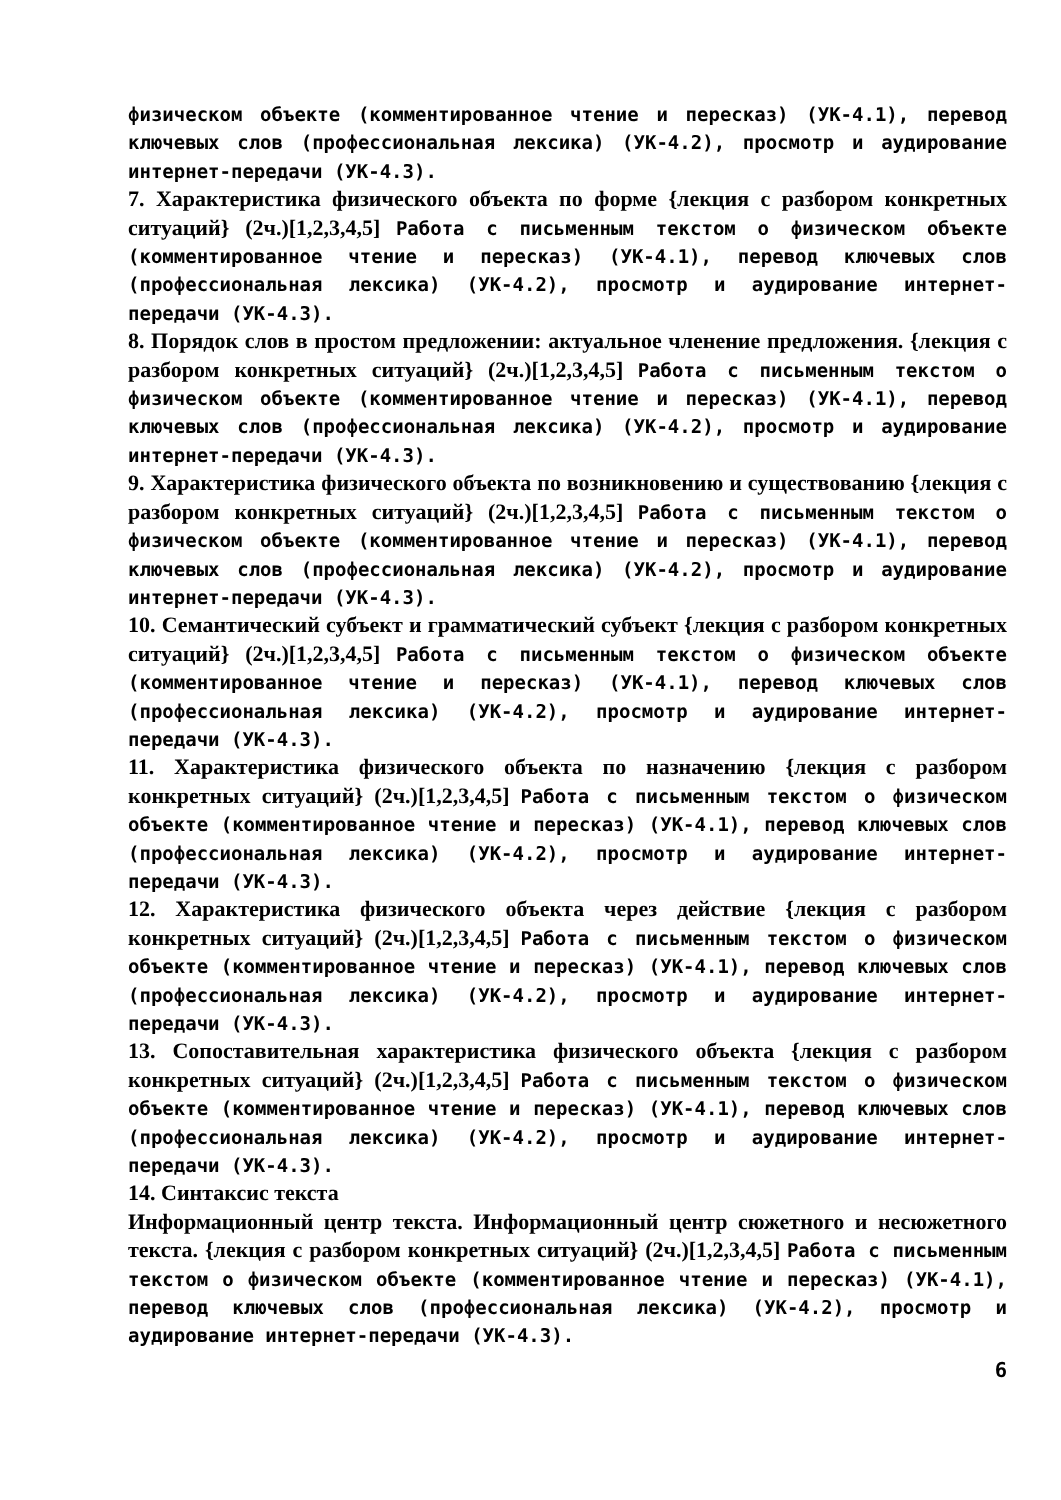физическом объекте (комментированное чтение и пересказ) (УК-4.1), перевод ключевых слов (профессиональная лексика) (УК-4.2), просмотр и аудирование интернет-передачи (УК-4.3).
7. Характеристика физического объекта по форме {лекция с разбором конкретных ситуаций} (2ч.)[1,2,3,4,5] Работа с письменным текстом о физическом объекте (комментированное чтение и пересказ) (УК-4.1), перевод ключевых слов (профессиональная лексика) (УК-4.2), просмотр и аудирование интернет-передачи (УК-4.3).
8. Порядок слов в простом предложении: актуальное членение предложения. {лекция с разбором конкретных ситуаций} (2ч.)[1,2,3,4,5] Работа с письменным текстом о физическом объекте (комментированное чтение и пересказ) (УК-4.1), перевод ключевых слов (профессиональная лексика) (УК-4.2), просмотр и аудирование интернет-передачи (УК-4.3).
9. Характеристика физического объекта по возникновению и существованию {лекция с разбором конкретных ситуаций} (2ч.)[1,2,3,4,5] Работа с письменным текстом о физическом объекте (комментированное чтение и пересказ) (УК-4.1), перевод ключевых слов (профессиональная лексика) (УК-4.2), просмотр и аудирование интернет-передачи (УК-4.3).
10. Семантический субъект и грамматический субъект {лекция с разбором конкретных ситуаций} (2ч.)[1,2,3,4,5] Работа с письменным текстом о физическом объекте (комментированное чтение и пересказ) (УК-4.1), перевод ключевых слов (профессиональная лексика) (УК-4.2), просмотр и аудирование интернет-передачи (УК-4.3).
11. Характеристика физического объекта по назначению {лекция с разбором конкретных ситуаций} (2ч.)[1,2,3,4,5] Работа с письменным текстом о физическом объекте (комментированное чтение и пересказ) (УК-4.1), перевод ключевых слов (профессиональная лексика) (УК-4.2), просмотр и аудирование интернет-передачи (УК-4.3).
12. Характеристика физического объекта через действие {лекция с разбором конкретных ситуаций} (2ч.)[1,2,3,4,5] Работа с письменным текстом о физическом объекте (комментированное чтение и пересказ) (УК-4.1), перевод ключевых слов (профессиональная лексика) (УК-4.2), просмотр и аудирование интернет-передачи (УК-4.3).
13. Сопоставительная характеристика физического объекта {лекция с разбором конкретных ситуаций} (2ч.)[1,2,3,4,5] Работа с письменным текстом о физическом объекте (комментированное чтение и пересказ) (УК-4.1), перевод ключевых слов (профессиональная лексика) (УК-4.2), просмотр и аудирование интернет-передачи (УК-4.3).
14. Синтаксис текста
Информационный центр текста. Информационный центр сюжетного и несюжетного текста. {лекция с разбором конкретных ситуаций} (2ч.)[1,2,3,4,5] Работа с письменным текстом о физическом объекте (комментированное чтение и пересказ) (УК-4.1), перевод ключевых слов (профессиональная лексика) (УК-4.2), просмотр и аудирование интернет-передачи (УК-4.3).
6